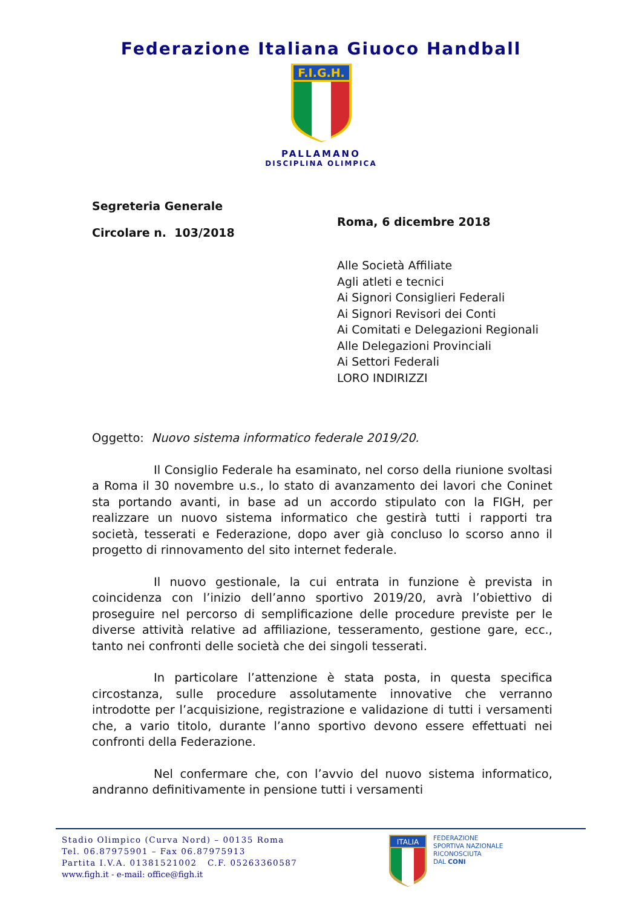Federazione Italiana Giuoco Handball
F.I.G.H.
PALLAMANO
DISCIPLINA OLIMPICA
Segreteria Generale
Circolare n. 103/2018
Roma, 6 dicembre 2018
Alle Società Affiliate
Agli atleti e tecnici
Ai Signori Consiglieri Federali
Ai Signori Revisori dei Conti
Ai Comitati e Delegazioni Regionali
Alle Delegazioni Provinciali
Ai Settori Federali
LORO INDIRIZZI
Oggetto: Nuovo sistema informatico federale 2019/20.
Il Consiglio Federale ha esaminato, nel corso della riunione svoltasi a Roma il 30 novembre u.s., lo stato di avanzamento dei lavori che Coninet sta portando avanti, in base ad un accordo stipulato con la FIGH, per realizzare un nuovo sistema informatico che gestirà tutti i rapporti tra società, tesserati e Federazione, dopo aver già concluso lo scorso anno il progetto di rinnovamento del sito internet federale.
Il nuovo gestionale, la cui entrata in funzione è prevista in coincidenza con l’inizio dell’anno sportivo 2019/20, avrà l’obiettivo di proseguire nel percorso di semplificazione delle procedure previste per le diverse attività relative ad affiliazione, tesseramento, gestione gare, ecc., tanto nei confronti delle società che dei singoli tesserati.
In particolare l’attenzione è stata posta, in questa specifica circostanza, sulle procedure assolutamente innovative che verranno introdotte per l’acquisizione, registrazione e validazione di tutti i versamenti che, a vario titolo, durante l’anno sportivo devono essere effettuati nei confronti della Federazione.
Nel confermare che, con l’avvio del nuovo sistema informatico, andranno definitivamente in pensione tutti i versamenti
Stadio Olimpico (Curva Nord) – 00135 Roma
Tel. 06.87975901 – Fax 06.87975913
Partita I.V.A. 01381521002 C.F. 05263360587
www.figh.it - e-mail: office@figh.it
ITALIA
FEDERAZIONE
SPORTIVA NAZIONALE
RICONOSCIUTA
DAL CONI